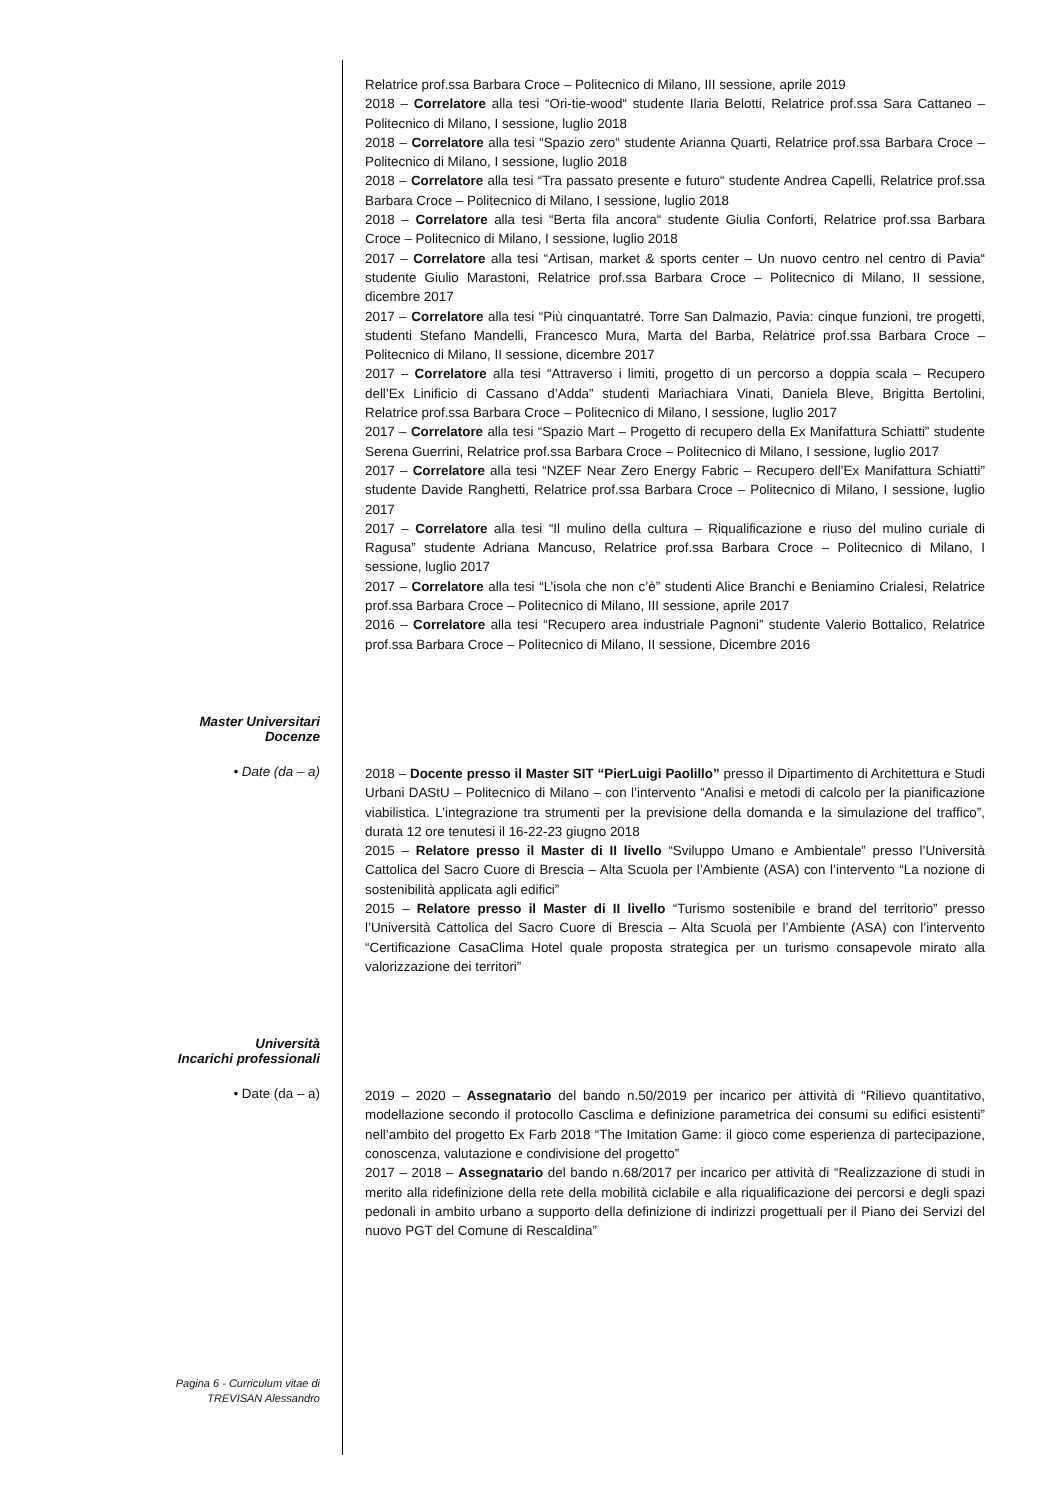Relatrice prof.ssa Barbara Croce – Politecnico di Milano, III sessione, aprile 2019
2018 – Correlatore alla tesi “Ori-tie-wood“ studente Ilaria Belotti, Relatrice prof.ssa Sara Cattaneo – Politecnico di Milano, I sessione, luglio 2018
2018 – Correlatore alla tesi “Spazio zero“ studente Arianna Quarti, Relatrice prof.ssa Barbara Croce – Politecnico di Milano, I sessione, luglio 2018
2018 – Correlatore alla tesi “Tra passato presente e futuro“ studente Andrea Capelli, Relatrice prof.ssa Barbara Croce – Politecnico di Milano, I sessione, luglio 2018
2018 – Correlatore alla tesi “Berta fila ancora“ studente Giulia Conforti, Relatrice prof.ssa Barbara Croce – Politecnico di Milano, I sessione, luglio 2018
2017 – Correlatore alla tesi “Artisan, market & sports center – Un nuovo centro nel centro di Pavia“ studente Giulio Marastoni, Relatrice prof.ssa Barbara Croce – Politecnico di Milano, II sessione, dicembre 2017
2017 – Correlatore alla tesi “Più cinquantatré. Torre San Dalmazio, Pavia: cinque funzioni, tre progetti, studenti Stefano Mandelli, Francesco Mura, Marta del Barba, Relatrice prof.ssa Barbara Croce – Politecnico di Milano, II sessione, dicembre 2017
2017 – Correlatore alla tesi “Attraverso i limiti, progetto di un percorso a doppia scala – Recupero dell’Ex Linificio di Cassano d’Adda” studenti Mariachiara Vinati, Daniela Bleve, Brigitta Bertolini, Relatrice prof.ssa Barbara Croce – Politecnico di Milano, I sessione, luglio 2017
2017 – Correlatore alla tesi “Spazio Mart – Progetto di recupero della Ex Manifattura Schiatti” studente Serena Guerrini, Relatrice prof.ssa Barbara Croce – Politecnico di Milano, I sessione, luglio 2017
2017 – Correlatore alla tesi “NZEF Near Zero Energy Fabric – Recupero dell’Ex Manifattura Schiatti” studente Davide Ranghetti, Relatrice prof.ssa Barbara Croce – Politecnico di Milano, I sessione, luglio 2017
2017 – Correlatore alla tesi “Il mulino della cultura – Riqualificazione e riuso del mulino curiale di Ragusa” studente Adriana Mancuso, Relatrice prof.ssa Barbara Croce – Politecnico di Milano, I sessione, luglio 2017
2017 – Correlatore alla tesi “L’isola che non c’è” studenti Alice Branchi e Beniamino Crialesi, Relatrice prof.ssa Barbara Croce – Politecnico di Milano, III sessione, aprile 2017
2016 – Correlatore alla tesi “Recupero area industriale Pagnoni” studente Valerio Bottalico, Relatrice prof.ssa Barbara Croce – Politecnico di Milano, II sessione, Dicembre 2016
Master Universitari
Docenze
• Date (da – a)
2018 – Docente presso il Master SIT “PierLuigi Paolillo” presso il Dipartimento di Architettura e Studi Urbani DAStU – Politecnico di Milano – con l’intervento “Analisi e metodi di calcolo per la pianificazione viabilistica. L’integrazione tra strumenti per la previsione della domanda e la simulazione del traffico”, durata 12 ore tenutesi il 16-22-23 giugno 2018
2015 – Relatore presso il Master di II livello “Sviluppo Umano e Ambientale” presso l’Università Cattolica del Sacro Cuore di Brescia – Alta Scuola per l’Ambiente (ASA) con l’intervento “La nozione di sostenibilità applicata agli edifici”
2015 – Relatore presso il Master di II livello “Turismo sostenibile e brand del territorio” presso l’Università Cattolica del Sacro Cuore di Brescia – Alta Scuola per l’Ambiente (ASA) con l’intervento “Certificazione CasaClima Hotel quale proposta strategica per un turismo consapevole mirato alla valorizzazione dei territori”
Università
Incarichi professionali
• Date (da – a)
2019 – 2020 – Assegnatario del bando n.50/2019 per incarico per attività di “Rilievo quantitativo, modellazione secondo il protocollo Casclima e definizione parametrica dei consumi su edifici esistenti” nell’ambito del progetto Ex Farb 2018 “The Imitation Game: il gioco come esperienza di partecipazione, conoscenza, valutazione e condivisione del progetto”
2017 – 2018 – Assegnatario del bando n.68/2017 per incarico per attività di “Realizzazione di studi in merito alla ridefinizione della rete della mobilità ciclabile e alla riqualificazione dei percorsi e degli spazi pedonali in ambito urbano a supporto della definizione di indirizzi progettuali per il Piano dei Servizi del nuovo PGT del Comune di Rescaldina”
Pagina 6 - Curriculum vitae di
TREVISAN Alessandro